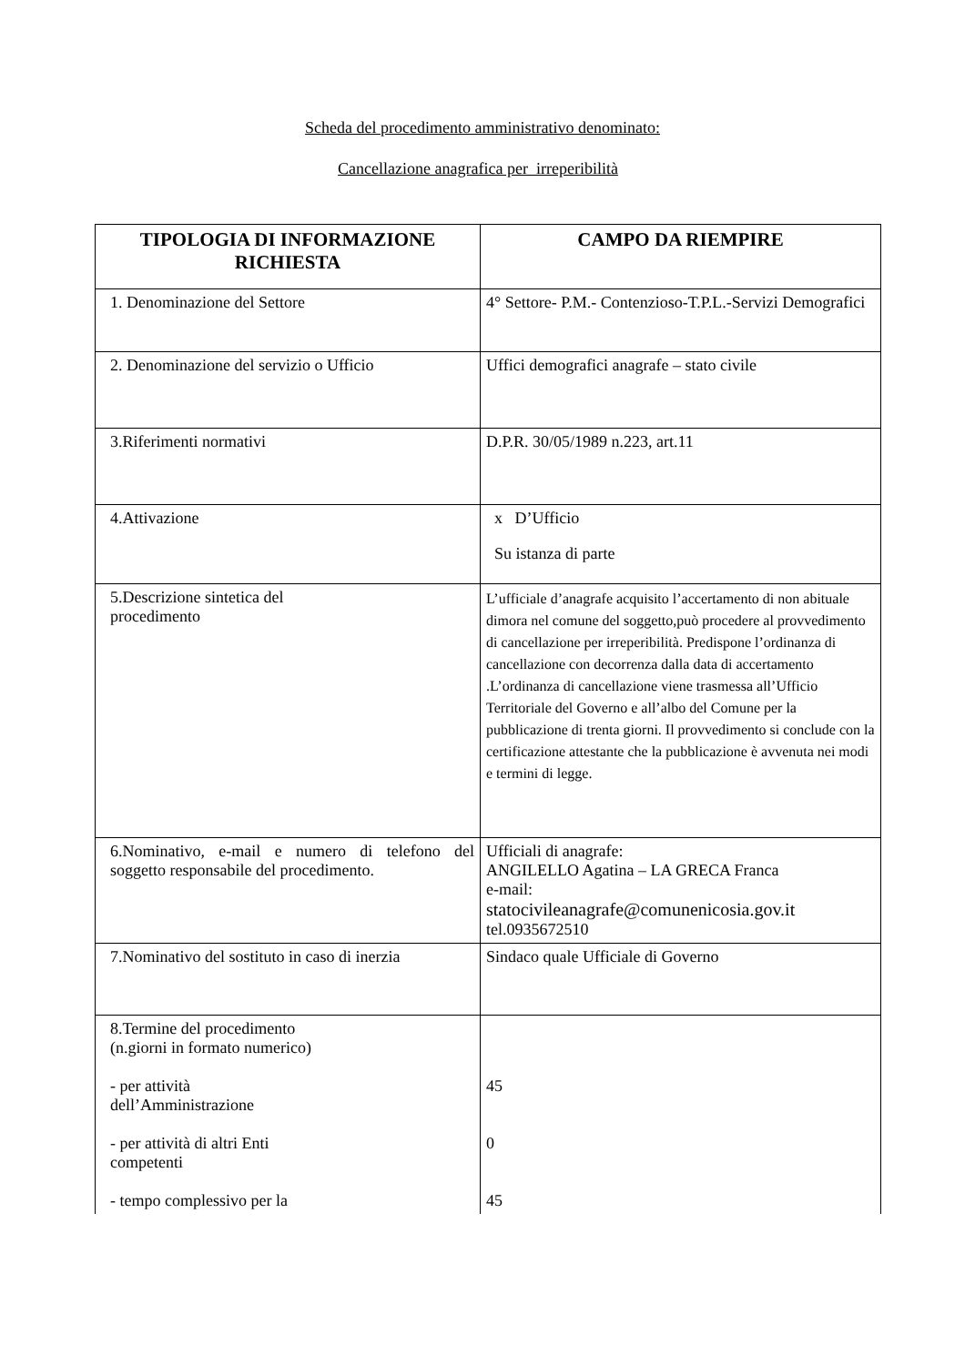Scheda del procedimento amministrativo denominato:
Cancellazione anagrafica per irreperibilità
| TIPOLOGIA DI INFORMAZIONE RICHIESTA | CAMPO DA RIEMPIRE |
| --- | --- |
| 1. Denominazione del Settore | 4° Settore- P.M.- Contenzioso-T.P.L.-Servizi Demografici |
| 2. Denominazione del servizio o Ufficio | Uffici demografici anagrafe – stato civile |
| 3.Riferimenti normativi | D.P.R. 30/05/1989 n.223, art.11 |
| 4.Attivazione | x D’Ufficio Su istanza di parte |
| 5.Descrizione sintetica del procedimento | L’ufficiale d’anagrafe acquisito l’accertamento di non abituale dimora nel comune del soggetto,può procedere al provvedimento di cancellazione per irreperibilità. Predispone l’ordinanza di cancellazione con decorrenza dalla data di accertamento .L’ordinanza di cancellazione viene trasmessa all’Ufficio Territoriale del Governo e all’albo del Comune per la pubblicazione di trenta giorni. Il provvedimento si conclude con la certificazione attestante che la pubblicazione è avvenuta nei modi e termini di legge. |
| 6.Nominativo, e-mail e numero di telefono del soggetto responsabile del procedimento. | Ufficiali di anagrafe: ANGILELLO Agatina – LA GRECA Franca e-mail: statocivileanagrafe@comunenicosia.gov.it tel.0935672510 |
| 7.Nominativo del sostituto in caso di inerzia | Sindaco quale Ufficiale di Governo |
| 8.Termine del procedimento (n.giorni in formato numerico) - per attività dell’Amministrazione - per attività di altri Enti competenti - tempo complessivo per la | 45 0 45 |